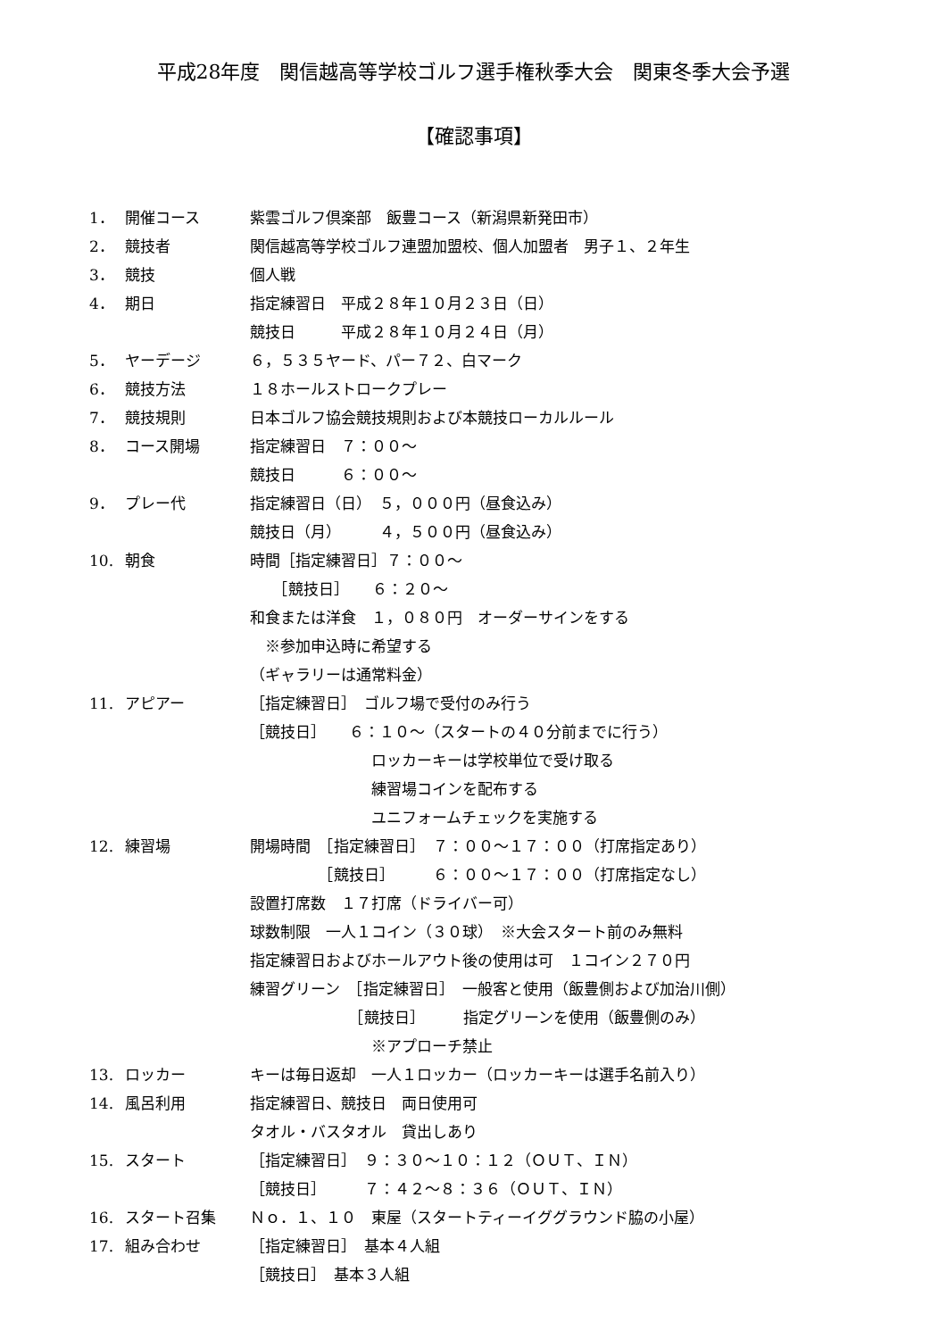平成28年度　関信越高等学校ゴルフ選手権秋季大会　関東冬季大会予選
【確認事項】
1． 開催コース 紫雲ゴルフ倶楽部　飯豊コース（新潟県新発田市）
2． 競技者 関信越高等学校ゴルフ連盟加盟校、個人加盟者　男子１、２年生
3． 競技 個人戦
4． 期日 指定練習日　平成２８年１０月２３日（日）
競技日　　　平成２８年１０月２４日（月）
5． ヤーデージ ６，５３５ヤード、パー７２、白マーク
6． 競技方法 １８ホールストロークプレー
7． 競技規則 日本ゴルフ協会競技規則および本競技ローカルルール
8． コース開場 指定練習日　７：００～
競技日　　　６：００～
9． プレー代 指定練習日（日）　５，０００円（昼食込み）
競技日（月）　　　４，５００円（昼食込み）
10. 朝食 時間［指定練習日］７：００～
　　［競技日］　　６：２０～
和食または洋食　１，０８０円　オーダーサインをする
　※参加申込時に希望する
（ギャラリーは通常料金）
11. アピアー ［指定練習日］　ゴルフ場で受付のみ行う
［競技日］　　６：１０～（スタートの４０分前までに行う）
　　　　　　　　ロッカーキーは学校単位で受け取る
　　　　　　　　練習場コインを配布する
　　　　　　　　ユニフォームチェックを実施する
12. 練習場 開場時間　［指定練習日］　７：００～１７：００（打席指定あり）
　　　　　［競技日］　　　６：００～１７：００（打席指定なし）
設置打席数　１７打席（ドライバー可）
球数制限　一人１コイン（３０球）　※大会スタート前のみ無料
指定練習日およびホールアウト後の使用は可　１コイン２７０円
練習グリーン　［指定練習日］　一般客と使用（飯豊側および加治川側）
　　　　　　　［競技日］　　　指定グリーンを使用（飯豊側のみ）
　　　　　　　　※アプローチ禁止
13. ロッカー キーは毎日返却　一人１ロッカー（ロッカーキーは選手名前入り）
14. 風呂利用 指定練習日、競技日　両日使用可
タオル・バスタオル　貸出しあり
15. スタート ［指定練習日］　９：３０～１０：１２（ＯＵＴ、ＩＮ）
［競技日］　　　７：４２～８：３６（ＯＵＴ、ＩＮ）
16. スタート召集 Ｎｏ．１、１０　東屋（スタートティーイググラウンド脇の小屋）
17. 組み合わせ ［指定練習日］　基本４人組
［競技日］　基本３人組